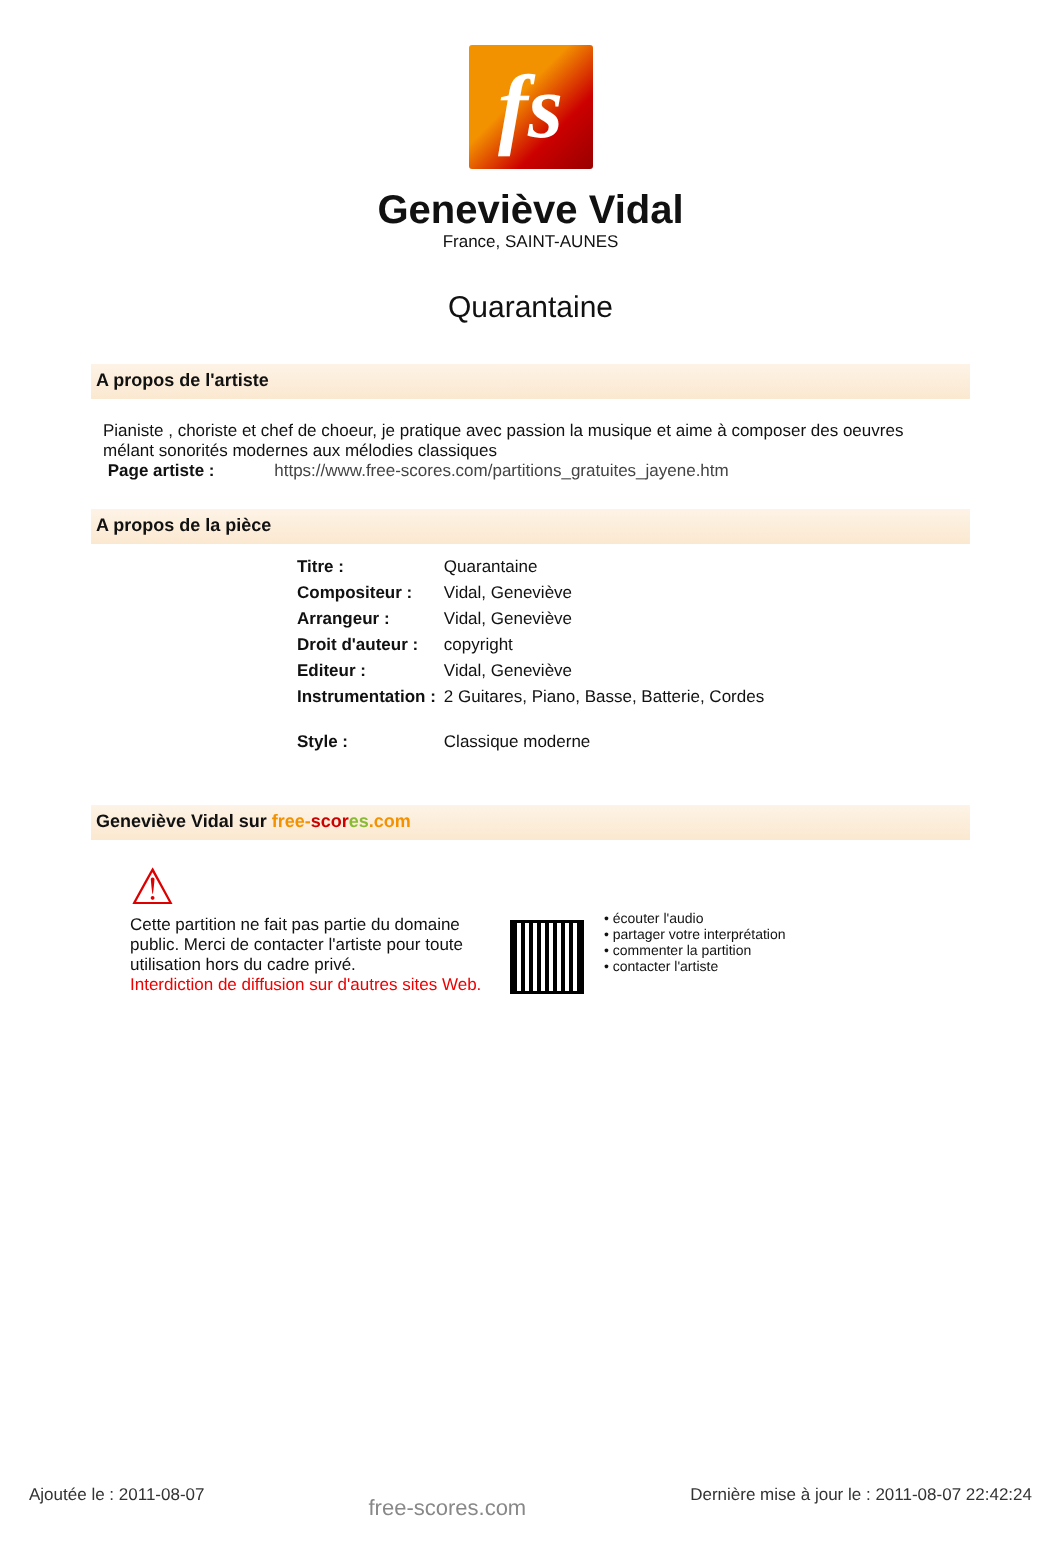fs
Geneviève Vidal
France, SAINT-AUNES
Quarantaine
A propos de l'artiste
Pianiste , choriste et chef de choeur, je pratique avec passion la musique et aime à composer des oeuvres mélant sonorités modernes aux mélodies classiques
Page artiste : https://www.free-scores.com/partitions_gratuites_jayene.htm
A propos de la pièce
| Titre : | Quarantaine |
| Compositeur : | Vidal, Geneviève |
| Arrangeur : | Vidal, Geneviève |
| Droit d'auteur : | copyright |
| Editeur : | Vidal, Geneviève |
| Instrumentation : | 2 Guitares, Piano, Basse, Batterie, Cordes |
| Style : | Classique moderne |
Geneviève Vidal sur free-scor es.com
⚠
Cette partition ne fait pas partie du domaine public. Merci de contacter l'artiste pour toute utilisation hors du cadre privé.
Interdiction de diffusion sur d'autres sites Web.
• écouter l'audio
• partager votre interprétation
• commenter la partition
• contacter l'artiste
Ajoutée le : 2011-08-07 free-scores.com Dernière mise à jour le : 2011-08-07 22:42:24